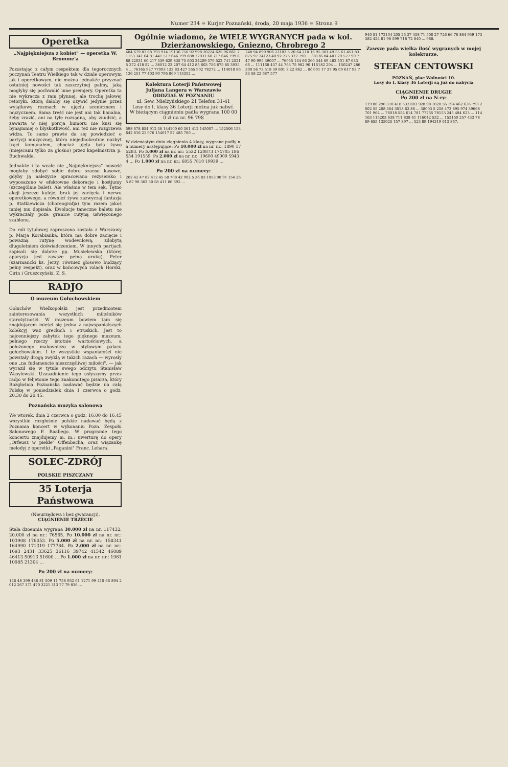Numer 234 = Kurjer Poznański, środa, 20 maja 1936 = Strona 9
Operetka
„Najpiękniejsza z kobiet" — operetka W. Bromme'a
Pozostając z całym respektem dla tegorocznych poczynań Teatru Wielkiego tak w dziale operowym jak i operetkowym, nie można jednakże przyznać ostatniej nowości tak zaszczytnej palmy, jaką mogłyby się pochwalić inne premjery. Operetka ta nie wykracza z ram płynnej, ale trochę jałowej retoryki, którą dałoby się ożywić jedynie przez wyjątkowy rozmach w ujęciu scenicznem i muzycznem. Sama treść nie jest ani tak banalna, żeby zrazić, ani na tyle rozsądną, aby znudzić, a zawarta w niej porcja humoru nie kusi się bynajmniej o błyskotliwość, ani też nie rozgrzewa widza. To samo prawie da się powiedzieć o partycji muzycznej, która niejednokrotnie nazbyt trąci komunałem, chociaż ujęta była żywo (miejscami tylko za głośno) przez kapelmistrza p. Buchwalda.
Jednakże i ta wcale nie „Najpiękniejsza" nowość mogłaby zdobyć sobie dobre szanse kasowe, gdyby ją należycie opracowano reżysersko i wyposażono w efektowne dekoracje i kostjumy (szczególnie balet). Ale właśnie w tem sęk. Tętno akcji jeszcze kuleje, brak jej zacięcia i nerwu operetkowego, a również żywa zazwyczaj fantazja p. Statkiewicza (choreografja) tym razem jakoś mniej mu dopisała. Ewolucje taneczne baletu nie wykraczały poza granice rutyną uświęconego szablonu.
Do roli tytułowej zaproszona została z Warszawy p. Marja Korabianka, która ma dobre zacięcie i poważną rutynę wodewilową, zdobytą długoletniem doświadczeniem. W innych partjach zapisali się dobrze pp. Musielewska (której aparycja jest zawsze pełna uroku), Peter (szarmancki ks. Jerzy, również głosowo budzący pełny respekt), oraz w końcowych rolach Horski, Cirin i Gruszczyński. Z. S.
RADJO
O muzeum Gołuchowskiem
Gołuchów Wielkopolski jest przedmiotem zainteresowania wszystkich miłośników starożytności. W muzeum bowiem tam się znajdującem mieści się jedna z najwspanialszych kolekcyj waz greckich i etruskich. Jest to najcenniejszy zabytek tego pięknego muzeum, pełnego rzeczy istotnie wartościowych, a położonego malowniczo w stylowym pałacu gołuchowskim. I te wszystkie wspaniałości nie powstały drogą zwykłą w takich razach — wyrosły one „na fudamencie nieszczęśliwej miłości", — jak wyraził się w tytule swego odczytu Stanisław Wasylewski. Uzasadnienie tego usłyszymy przez radjo w feljetonie tego znakomitego pisarza, który Rozgłośnia Poznańska nadawać będzie na całą Polskę w poniedziałek dnia 1 czerwca o godz. 20.30 do 20.45.
Poznańska muzyka salonowa
We wtorek, dnia 2 czerwca o godz. 16.00 do 16.45 wszystkie rozgłośnie polskie nadawać będą z Poznania koncert w wykonaniu Pozn. Zespołu Salonowego F. Raabego. W programie tego koncertu znajdujemy m. in.: uwerturę do opery „Orfeusz w piekle" Offenbacha, oraz wiązankę melodyj z operetki „Paganini" Franc. Lehara.
SOLEC-ZDRÓJ
POLSKIE PISZCZANY
35 Loterja Państwowa
(Nieurzędowa i bez gwarancji).
CIĄGNIENIE TRZECIE
Stała dzoennia wygrana 30.000 zł na nr. 117432. 20.000 zł na nr.: 76565. Po 10.000 zł na nr. nr.: 103908 176053. Po 5.000 zł na nr. nr.: 158341 164990 171319 177784. Po 2.000 zł na nr. nr.: 1693 2431 33625 36116 39742 41542 46089 46413 50913 51600 ... Po 1.000 zł na nr. nr.: 1961 10985 21304 ...
Po 200 zł na numery:
146 48 399 438 81 509 11 758 932 61 1271 99 410 66 894 2012 267 371 470 3221 313 77 79 836 ...
Ogólnie wiadomo, że WIELE WYGRANYCH pada w kol. Dzierżanowskiego, Gniezno, Chrobrego 2
484 679 87 88 793 914 19136 756 92 998 20224 625 96 861 21153 341 64 81 441 517 646 799 888 22031 60 217 646 799 888 22031 60 217 539 629 835 75 603 24209 370 522 741 25215 372 418 52 ... 38012 23 207 64 412 85 603 756 875 85 39354 ... 76165 927 77093 133 83 427 555 902 78272 ... 114018 86 136 251 77 403 90 795 869 115352 ...
Kolektura Loterji Państwowej
Juljana Langera w Warszawie
ODDZIAŁ W POZNANIU
ul. Sew. Mielżyńskiego 21 Telefon 31-41
Losy do I. klasy 36 Loterji można już nabyć.
W bieżącym ciągnieniu padła wygrana 100 000 zł na nr. 96 798
598 678 854 912 36 144100 60 361 412 145007 ... 152506 153642 816 21 976 154017 57 485 760 ...
W dziewiątym dniu ciągnienia 4 klasy, wygrane padły na numery następujące: Po 10.000 zł na nr. nr.: 1890 175283. Po 5.000 zł na nr. nr.: 5532 120873 174705 186534 191559. Po 2.000 zł na nr. nr.: 19600 49009 59434 ... Po 1.000 zł na nr. nr.: 6855 7810 19939 ...
Po 200 zł na numery:
202 42 47 82 412 45 50 708 42 902 5 36 83 1053 90 91 154 265 87 98 303 50 58 411 86 692 ...
748 94 899 906 23103 5 20 64 210 16 95 301 49 55 61 451 83 875 97 24123 40 92 275 322 790 ... 38136 84 407 29 577 90 747 90 995 39007 ... 76055 144 66 260 344 69 483 501 87 633 66 ... 111168 437 44 763 75 982 90 115182 204 ... 150247 286 300 56 73 518 39 601 3 22 862 ... 8ć 001 17 37 95 09 617 93 733 58 22 687 577
940 51 172104 205 25 37 458 71 500 27 726 66 78 864 959 173382 424 81 98 599 718 72 840 ... 988.
Zawsze pada wielka ilość wygranych w mojej kolekturze.
STEFAN CENTOWSKI
POZNAŃ, plac Wolności 10.
Losy do I. klasy 36 Loterji są już do nabycia
CIĄGNIENIE DRUGIE
Po 200 zł na N-ry:
119 80 290 370 418 532 803 928 98 1020 56 194 462 636 793 2002 55 208 364 3018 63 88 ... 38003 5 258 473 895 974 39668 701 964 ... 76018 554 614 781 77755 78153 245 484 623 ... 114163 115203 638 711 838 61 116042 532 ... 152150 257 433 78 69 655 135025 157 397 ... 523 89 194319 613 867.